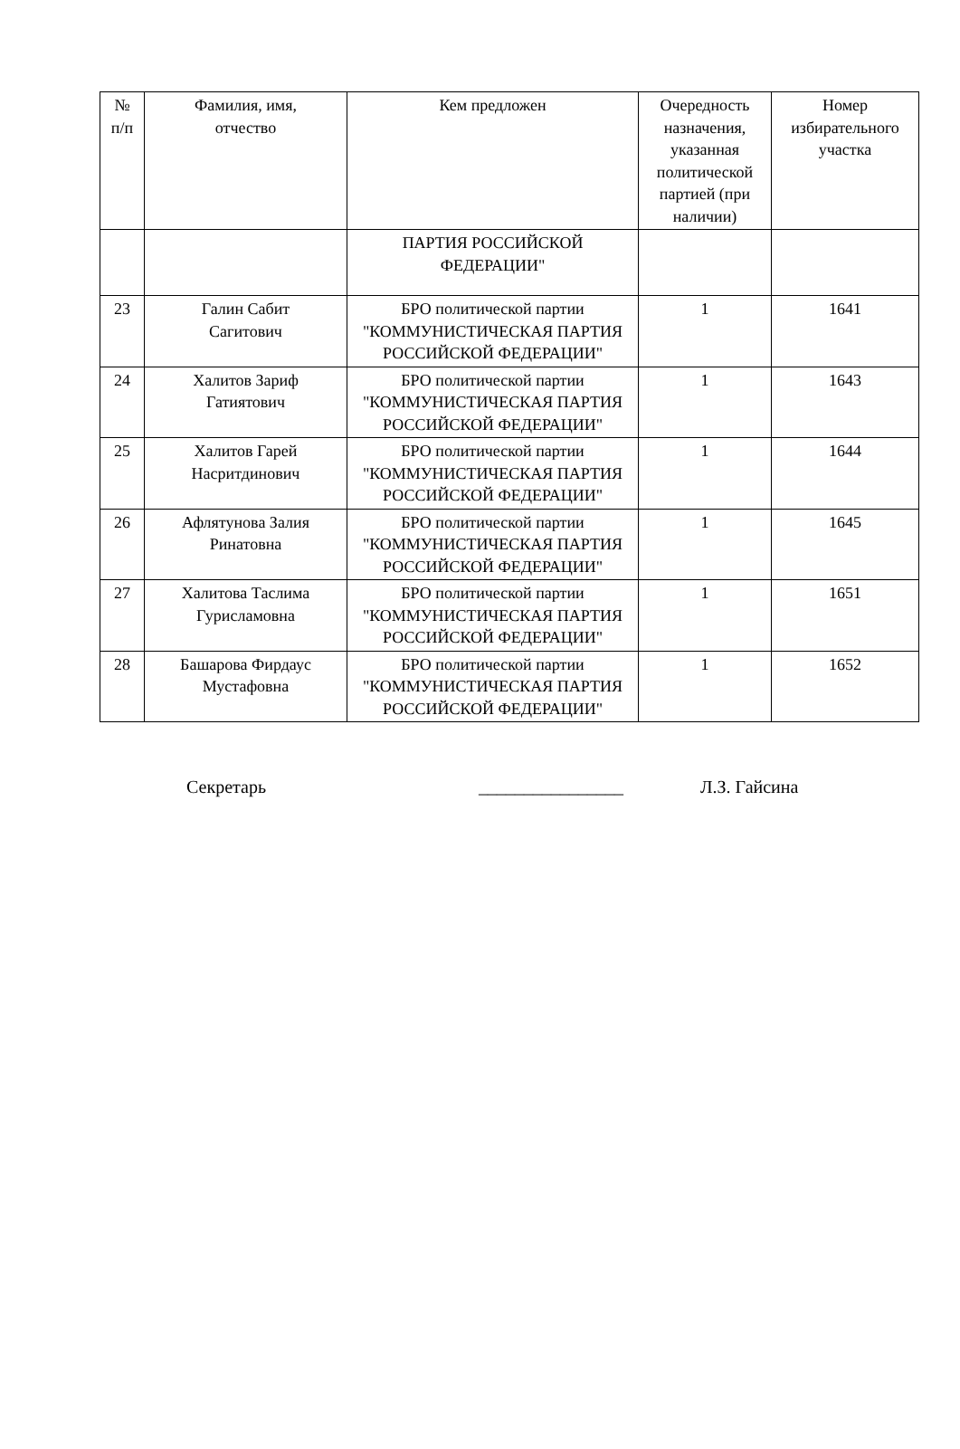| № п/п | Фамилия, имя, отчество | Кем предложен | Очередность назначения, указанная политической партией (при наличии) | Номер избирательного участка |
| --- | --- | --- | --- | --- |
| | | ПАРТИЯ РОССИЙСКОЙ ФЕДЕРАЦИИ" | | |
| 23 | Галин Сабит Сагитович | БРО политической партии "КОММУНИСТИЧЕСКАЯ ПАРТИЯ РОССИЙСКОЙ ФЕДЕРАЦИИ" | 1 | 1641 |
| 24 | Халитов Зариф Гатиятович | БРО политической партии "КОММУНИСТИЧЕСКАЯ ПАРТИЯ РОССИЙСКОЙ ФЕДЕРАЦИИ" | 1 | 1643 |
| 25 | Халитов Гарей Насритдинович | БРО политической партии "КОММУНИСТИЧЕСКАЯ ПАРТИЯ РОССИЙСКОЙ ФЕДЕРАЦИИ" | 1 | 1644 |
| 26 | Афлятунова Залия Ринатовна | БРО политической партии "КОММУНИСТИЧЕСКАЯ ПАРТИЯ РОССИЙСКОЙ ФЕДЕРАЦИИ" | 1 | 1645 |
| 27 | Халитова Таслима Гурисламовна | БРО политической партии "КОММУНИСТИЧЕСКАЯ ПАРТИЯ РОССИЙСКОЙ ФЕДЕРАЦИИ" | 1 | 1651 |
| 28 | Башарова Фирдаус Мустафовна | БРО политической партии "КОММУНИСТИЧЕСКАЯ ПАРТИЯ РОССИЙСКОЙ ФЕДЕРАЦИИ" | 1 | 1652 |
Секретарь ________________ Л.З. Гайсина